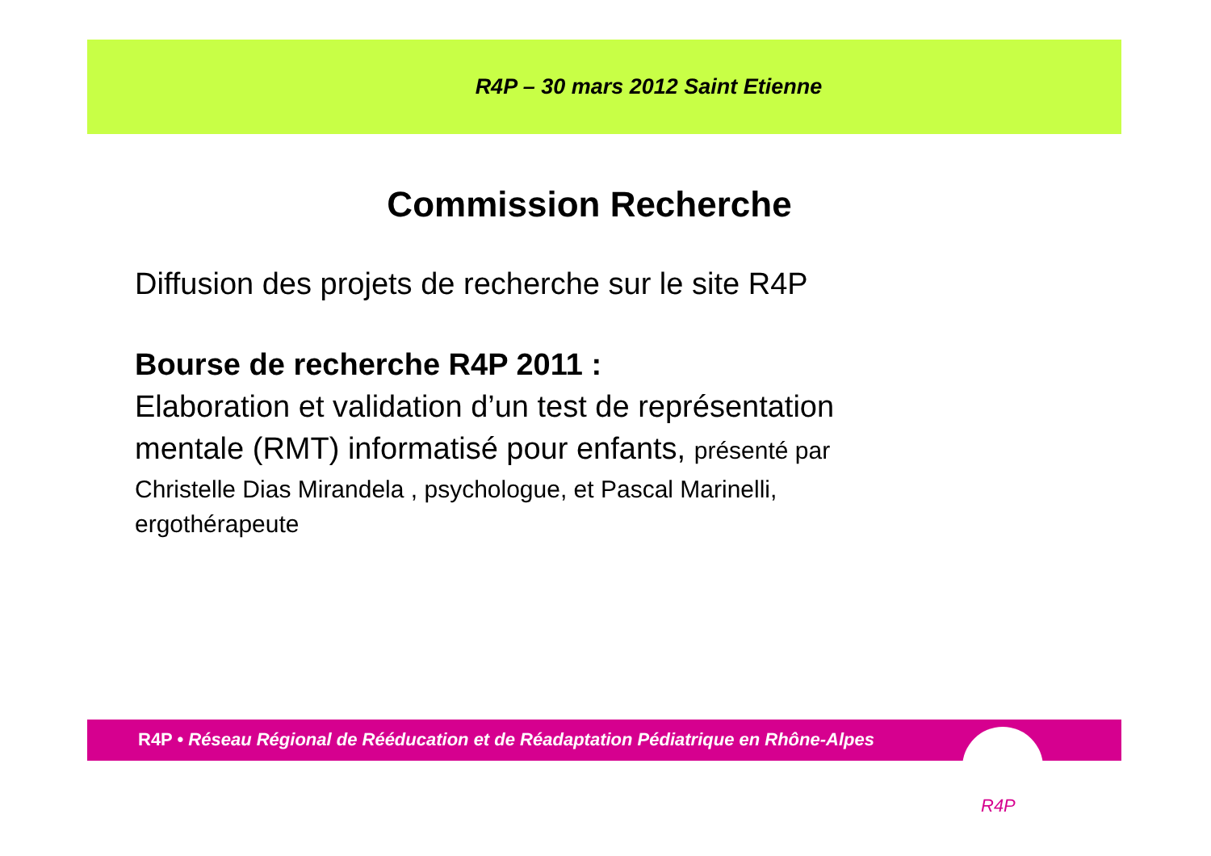R4P – 30 mars 2012 Saint Etienne
Commission Recherche
Diffusion des projets de recherche sur le site R4P
Bourse de recherche R4P 2011 :
Elaboration et validation d’un test de représentation mentale (RMT) informatisé pour enfants, présenté par
Christelle Dias Mirandela , psychologue, et Pascal Marinelli, ergothérapeute
R4P • Réseau Régional de Rééducation et de Réadaptation Pédiatrique en Rhône-Alpes
R4P